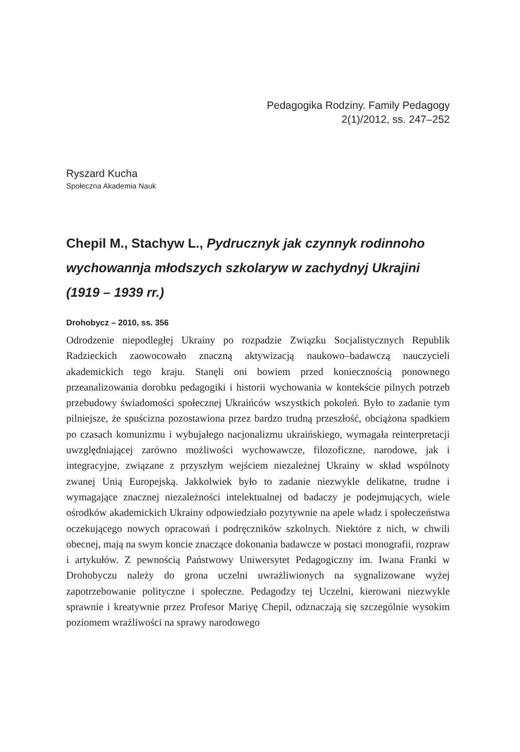Pedagogika Rodziny. Family Pedagogy
2(1)/2012, ss. 247–252
Ryszard Kucha
Społeczna Akademia Nauk
Chepil M., Stachyw L., Pydrucznyk jak czynnyk rodinnoho wychowannja młodszych szkolaryw w zachydnyj Ukrajini (1919 – 1939 rr.)
Drohobycz – 2010, ss. 356
Odrodzenie niepodległej Ukrainy po rozpadzie Związku Socjalistycznych Republik Radzieckich zaowocowało znaczną aktywizacją naukowo–badawczą nauczycieli akademickich tego kraju. Stanęli oni bowiem przed koniecznością ponownego przeanalizowania dorobku pedagogiki i historii wychowania w kontekście pilnych potrzeb przebudowy świadomości społecznej Ukraińców wszystkich pokoleń. Było to zadanie tym pilniejsze, że spuścizna pozostawiona przez bardzo trudną przeszłość, obciążona spadkiem po czasach komunizmu i wybujałego nacjonalizmu ukraińskiego, wymagała reinterpretacji uwzględniającej zarówno możliwości wychowawcze, filozoficzne, narodowe, jak i integracyjne, związane z przyszłym wejściem niezależnej Ukrainy w skład wspólnoty zwanej Unią Europejską. Jakkolwiek było to zadanie niezwykle delikatne, trudne i wymagające znacznej niezależności intelektualnej od badaczy je podejmujących, wiele ośrodków akademickich Ukrainy odpowiedziało pozytywnie na apele władz i społeczeństwa oczekującego nowych opracowań i podręczników szkolnych. Niektóre z nich, w chwili obecnej, mają na swym koncie znaczące dokonania badawcze w postaci monografii, rozpraw i artykułów. Z pewnością Państwowy Uniwersytet Pedagogiczny im. Iwana Franki w Drohobyczu należy do grona uczelni uwrażliwionych na sygnalizowane wyżej zapotrzebowanie polityczne i społeczne. Pedagodzy tej Uczelni, kierowani niezwykle sprawnie i kreatywnie przez Profesor Mariyę Chepil, odznaczają się szczególnie wysokim poziomem wrażliwości na sprawy narodowego